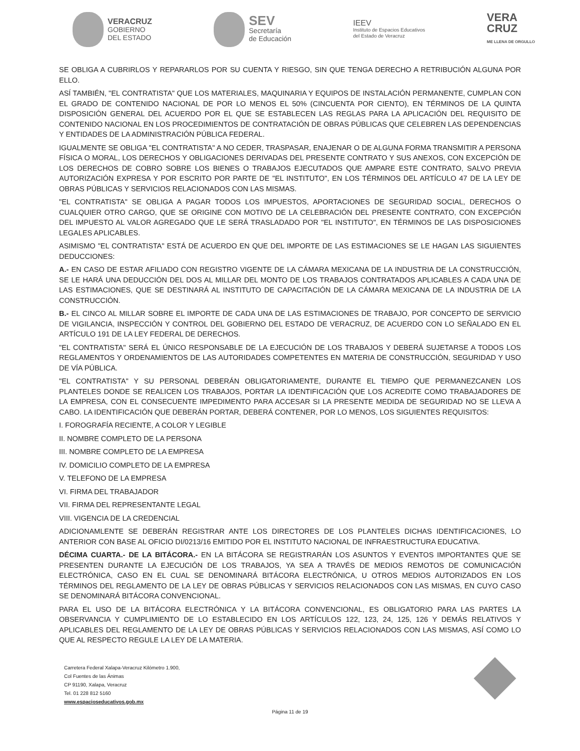VERACRUZ
GOBIERNO
DEL ESTADO
SEV
Secretaría
de Educación
IEEV
Instituto de Espacios Educativos
del Estado de Veracruz
VERA
CRUZ
ME LLENA DE ORGULLO
SE OBLIGA A CUBRIRLOS Y REPARARLOS POR SU CUENTA Y RIESGO, SIN QUE TENGA DERECHO A RETRIBUCIÓN ALGUNA POR ELLO.
ASÍ TAMBIÉN, "EL CONTRATISTA" QUE LOS MATERIALES, MAQUINARIA Y EQUIPOS DE INSTALACIÓN PERMANENTE, CUMPLAN CON EL GRADO DE CONTENIDO NACIONAL DE POR LO MENOS EL 50% (CINCUENTA POR CIENTO), EN TÉRMINOS DE LA QUINTA DISPOSICIÓN GENERAL DEL ACUERDO POR EL QUE SE ESTABLECEN LAS REGLAS PARA LA APLICACIÓN DEL REQUISITO DE CONTENIDO NACIONAL EN LOS PROCEDIMIENTOS DE CONTRATACIÓN DE OBRAS PÚBLICAS QUE CELEBREN LAS DEPENDENCIAS Y ENTIDADES DE LA ADMINISTRACIÓN PÚBLICA FEDERAL.
IGUALMENTE SE OBLIGA "EL CONTRATISTA" A NO CEDER, TRASPASAR, ENAJENAR O DE ALGUNA FORMA TRANSMITIR A PERSONA FÍSICA O MORAL, LOS DERECHOS Y OBLIGACIONES DERIVADAS DEL PRESENTE CONTRATO Y SUS ANEXOS, CON EXCEPCIÓN DE LOS DERECHOS DE COBRO SOBRE LOS BIENES O TRABAJOS EJECUTADOS QUE AMPARE ESTE CONTRATO, SALVO PREVIA AUTORIZACIÓN EXPRESA Y POR ESCRITO POR PARTE DE "EL INSTITUTO", EN LOS TÉRMINOS DEL ARTÍCULO 47 DE LA LEY DE OBRAS PÚBLICAS Y SERVICIOS RELACIONADOS CON LAS MISMAS.
"EL CONTRATISTA" SE OBLIGA A PAGAR TODOS LOS IMPUESTOS, APORTACIONES DE SEGURIDAD SOCIAL, DERECHOS O CUALQUIER OTRO CARGO, QUE SE ORIGINE CON MOTIVO DE LA CELEBRACIÓN DEL PRESENTE CONTRATO, CON EXCEPCIÓN DEL IMPUESTO AL VALOR AGREGADO QUE LE SERÁ TRASLADADO POR "EL INSTITUTO", EN TÉRMINOS DE LAS DISPOSICIONES LEGALES APLICABLES.
ASIMISMO "EL CONTRATISTA" ESTÁ DE ACUERDO EN QUE DEL IMPORTE DE LAS ESTIMACIONES SE LE HAGAN LAS SIGUIENTES DEDUCCIONES:
A.- EN CASO DE ESTAR AFILIADO CON REGISTRO VIGENTE DE LA CÁMARA MEXICANA DE LA INDUSTRIA DE LA CONSTRUCCIÓN, SE LE HARÁ UNA DEDUCCIÓN DEL DOS AL MILLAR DEL MONTO DE LOS TRABAJOS CONTRATADOS APLICABLES A CADA UNA DE LAS ESTIMACIONES, QUE SE DESTINARÁ AL INSTITUTO DE CAPACITACIÓN DE LA CÁMARA MEXICANA DE LA INDUSTRIA DE LA CONSTRUCCIÓN.
B.- EL CINCO AL MILLAR SOBRE EL IMPORTE DE CADA UNA DE LAS ESTIMACIONES DE TRABAJO, POR CONCEPTO DE SERVICIO DE VIGILANCIA, INSPECCIÓN Y CONTROL DEL GOBIERNO DEL ESTADO DE VERACRUZ, DE ACUERDO CON LO SEÑALADO EN EL ARTÍCULO 191 DE LA LEY FEDERAL DE DERECHOS.
"EL CONTRATISTA" SERÁ EL ÚNICO RESPONSABLE DE LA EJECUCIÓN DE LOS TRABAJOS Y DEBERÁ SUJETARSE A TODOS LOS REGLAMENTOS Y ORDENAMIENTOS DE LAS AUTORIDADES COMPETENTES EN MATERIA DE CONSTRUCCIÓN, SEGURIDAD Y USO DE VÍA PÚBLICA.
"EL CONTRATISTA" Y SU PERSONAL DEBERÁN OBLIGATORIAMENTE, DURANTE EL TIEMPO QUE PERMANEZCANEN LOS PLANTELES DONDE SE REALICEN LOS TRABAJOS, PORTAR LA IDENTIFICACIÓN QUE LOS ACREDITE COMO TRABAJADORES DE LA EMPRESA, CON EL CONSECUENTE IMPEDIMENTO PARA ACCESAR SI LA PRESENTE MEDIDA DE SEGURIDAD NO SE LLEVA A CABO. LA IDENTIFICACIÓN QUE DEBERÁN PORTAR, DEBERÁ CONTENER, POR LO MENOS, LOS SIGUIENTES REQUISITOS:
I. FOROGRAFÍA RECIENTE, A COLOR Y LEGIBLE
II. NOMBRE COMPLETO DE LA PERSONA
III. NOMBRE COMPLETO DE LA EMPRESA
IV. DOMICILIO COMPLETO DE LA EMPRESA
V. TELEFONO DE LA EMPRESA
VI. FIRMA DEL TRABAJADOR
VII. FIRMA DEL REPRESENTANTE LEGAL
VIII. VIGENCIA DE LA CREDENCIAL
ADICIONAMLENTE SE DEBERÁN REGISTRAR ANTE LOS DIRECTORES DE LOS PLANTELES DICHAS IDENTIFICACIONES, LO ANTERIOR CON BASE AL OFICIO DI/0213/16 EMITIDO POR EL INSTITUTO NACIONAL DE INFRAESTRUCTURA EDUCATIVA.
DÉCIMA CUARTA.- DE LA BITÁCORA.- EN LA BITÁCORA SE REGISTRARÁN LOS ASUNTOS Y EVENTOS IMPORTANTES QUE SE PRESENTEN DURANTE LA EJECUCIÓN DE LOS TRABAJOS, YA SEA A TRAVÉS DE MEDIOS REMOTOS DE COMUNICACIÓN ELECTRÓNICA, CASO EN EL CUAL SE DENOMINARÁ BITÁCORA ELECTRÓNICA, U OTROS MEDIOS AUTORIZADOS EN LOS TÉRMINOS DEL REGLAMENTO DE LA LEY DE OBRAS PÚBLICAS Y SERVICIOS RELACIONADOS CON LAS MISMAS, EN CUYO CASO SE DENOMINARÁ BITÁCORA CONVENCIONAL.
PARA EL USO DE LA BITÁCORA ELECTRÓNICA Y LA BITÁCORA CONVENCIONAL, ES OBLIGATORIO PARA LAS PARTES LA OBSERVANCIA Y CUMPLIMIENTO DE LO ESTABLECIDO EN LOS ARTÍCULOS 122, 123, 24, 125, 126 Y DEMÁS RELATIVOS Y APLICABLES DEL REGLAMENTO DE LA LEY DE OBRAS PÚBLICAS Y SERVICIOS RELACIONADOS CON LAS MISMAS, ASÍ COMO LO QUE AL RESPECTO REGULE LA LEY DE LA MATERIA.
Carretera Federal Xalapa-Veracruz Kilómetro 1.900,
Col Fuentes de las Ánimas
CP 91190, Xalapa, Veracruz
Tel. 01 228 812 5160
www.espacioseducativos.gob.mx
Página 11 de 19